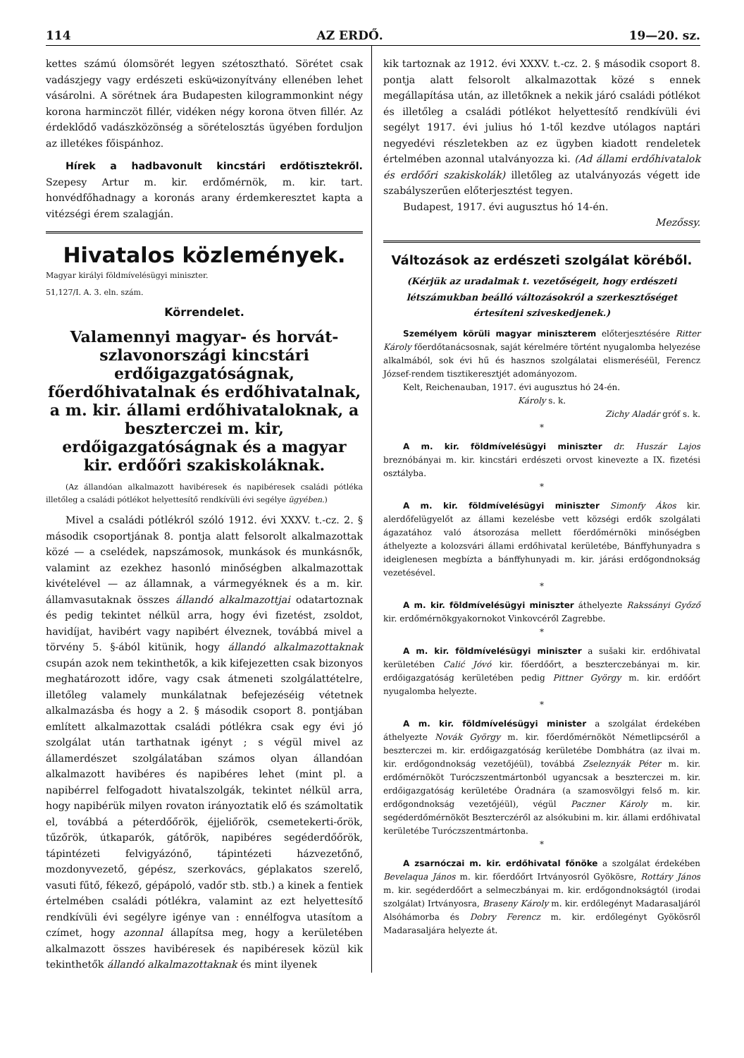114 AZ ERDŐ. 19—20. sz.
kettes számú ólomsörét legyen szétosztható. Sörétet csak vadászjegy vagy erdészeti esküબizonyítvány ellenében lehet vásárolni. A sörétnek ára Budapesten kilogrammonkint négy korona harminczöt fillér, vidéken négy korona ötven fillér. Az érdeklődő vadászközönség a sörételosztás ügyében forduljon az illetékes főispánhoz.
Hírek a hadbavonult kincstári erdőtisztekről. Szepesy Artur m. kir. erdőmérnök, m. kir. tart. honvédfőhadnagy a koronás arany érdemkeresztet kapta a vitézségi érem szalagján.
Hivatalos közlemények.
Magyar királyi földmívelésügyi miniszter.
51,127/I. A. 3. eln. szám.
Körrendelet.
Valamennyi magyar- és horvát-szlavonországi kincstári erdőigazgatóságnak, főerdőhivatalnak és erdőhivatalnak, a m. kir. állami erdőhivataloknak, a beszterczei m. kir, erdőigazgatóságnak és a magyar kir. erdőőri szakiskoláknak.
(Az állandóan alkalmazott havibéresek és napibéresek családi pótléka illetőleg a családi pótlékot helyettesítő rendkívüli évi segélye ügyében.)
Mivel a családi pótlékról szóló 1912. évi XXXV. t.-cz. 2. § második csoportjának 8. pontja alatt felsorolt alkalmazottak közé — a cselédek, napszámosok, munkások és munkásnők, valamint az ezekhez hasonló minőségben alkalmazottak kivételével — az államnak, a vármegyéknek és a m. kir. államvasutaknak összes állandó alkalmazottjai odatartoznak és pedig tekintet nélkül arra, hogy évi fizetést, zsoldot, havidíjat, havibért vagy napibért élveznek, továbbá mivel a törvény 5. §-ából kitünik, hogy állandó alkalmazottaknak csupán azok nem tekinthetők, a kik kifejezetten csak bizonyos meghatározott időre, vagy csak átmeneti szolgálattételre, illetőleg valamely munkálatnak befejezéséig vétetnek alkalmazásba és hogy a 2. § második csoport 8. pontjában említett alkalmazottak családi pótlékra csak egy évi jó szolgálat után tarthatnak igényt ; s végül mivel az államerdészet szolgálatában számos olyan állandóan alkalmazott havibéres és napibéres lehet (mint pl. a napibérrel felfogadott hivatalszolgák, tekintet nélkül arra, hogy napibérük milyen rovaton irányoztatik elő és számoltatik el, továbbá a péterdőőrök, éjjeliőrök, csemetekerti-őrök, tűzőrök, útkaparók, gátőrök, napibéres segéderdőőrök, tápintézeti felvigyázónő, tápintézeti házvezetőnő, mozdonyvezető, gépész, szerkovács, géplakatos szerelő, vasuti fűtő, fékező, gépápoló, vadőr stb. stb.) a kinek a fentiek értelmében családi pótlékra, valamint az ezt helyettesítő rendkívüli évi segélyre igénye van : ennélfogva utasítom a czímet, hogy azonnal állapítsa meg, hogy a kerületében alkalmazott összes havibéresek és napibéresek közül kik tekinthetők állandó alkalmazottaknak és mint ilyenek
kik tartoznak az 1912. évi XXXV. t.-cz. 2. § második csoport 8. pontja alatt felsorolt alkalmazottak közé s ennek megállapítása után, az illetőknek a nekik járó családi pótlékot és illetőleg a családi pótlékot helyettesítő rendkívüli évi segélyt 1917. évi julius hó 1-től kezdve utólagos naptári negyedévi részletekben az ez ügyben kiadott rendeletek értelmében azonnal utalványozza ki. (Ad állami erdőhivatalok és erdőőri szakiskolák) illetőleg az utalványozás végett ide szabályszerűen előterjesztést tegyen.
Budapest, 1917. évi augusztus hó 14-én.
Mezőssy.
Változások az erdészeti szolgálat köréből.
(Kérjük az uradalmak t. vezetőségeit, hogy erdészeti létszámukban beálló változásokról a szerkesztőséget értesíteni sziveskedjenek.)
Személyem körüli magyar miniszterem előterjesztésére Ritter Károly főerdőtanácsosnak, saját kérelmére történt nyugalomba helyezése alkalmából, sok évi hű és hasznos szolgálatai elismeréséül, Ferencz József-rendem tisztikeresztjét adományozom.
Kelt, Reichenauban, 1917. évi augusztus hó 24-én.
Károly s. k.
Zichy Aladár gróf s. k.
*
A m. kir. földmívelésügyi miniszter dr. Huszár Lajos breznóbányai m. kir. kincstári erdészeti orvost kinevezte a IX. fizetési osztályba.
*
A m. kir. földmívelésügyi miniszter Simonfy Ákos kir. alerdőfelügyelőt az állami kezelésbe vett községi erdők szolgálati ágazatához való átsorozása mellett főerdőmérnöki minőségben áthelyezte a kolozsvári állami erdőhivatal kerületébe, Bánffyhunyadra s ideiglenesen megbízta a bánffyhunyadi m. kir. járási erdőgondnokság vezetésével.
*
A m. kir. földmívelésügyi miniszter áthelyezte Rakssányi Győző kir. erdőmérnökgyakornokot Vinkovcéről Zagrebbe.
*
A m. kir. földmívelésügyi miniszter a sušaki kir. erdőhivatal kerületében Calić Jóvó kir. főerdőőrt, a beszterczebányai m. kir. erdőigazgatóság kerületében pedig Pittner György m. kir. erdőőrt nyugalomba helyezte.
*
A m. kir. földmívelésügyi minister a szolgálat érdekében áthelyezte Novák György m. kir. főerdőmérnököt Németlipcséről a beszterczei m. kir. erdőigazgatóság kerületébe Dombhátra (az ilvai m. kir. erdőgondnokság vezetőjéül), továbbá Zseleznyák Péter m. kir. erdőmérnököt Turóczszentmártonból ugyancsak a beszterczei m. kir. erdőigazgatóság kerületébe Óradnára (a szamosvölgyi felső m. kir. erdőgondnokság vezetőjéül), végül Paczner Károly m. kir. segéderdőmérnököt Beszterczéről az alsókubini m. kir. állami erdőhivatal kerületébe Turóczszentmártonba.
*
A zsarnóczai m. kir. erdőhivatal főnöke a szolgálat érdekében Bevelaqua János m. kir. főerdőőrt Irtványosról Gyökösre, Rottáry János m. kir. segéderdőőrt a selmeczbányai m. kir. erdőgondnokságtól (irodai szolgálat) Irtványosra, Braseny Károly m. kir. erdőlegényt Madarasaljáról Alsóhámorba és Dobry Ferencz m. kir. erdőlegényt Gyökösről Madarasaljára helyezte át.